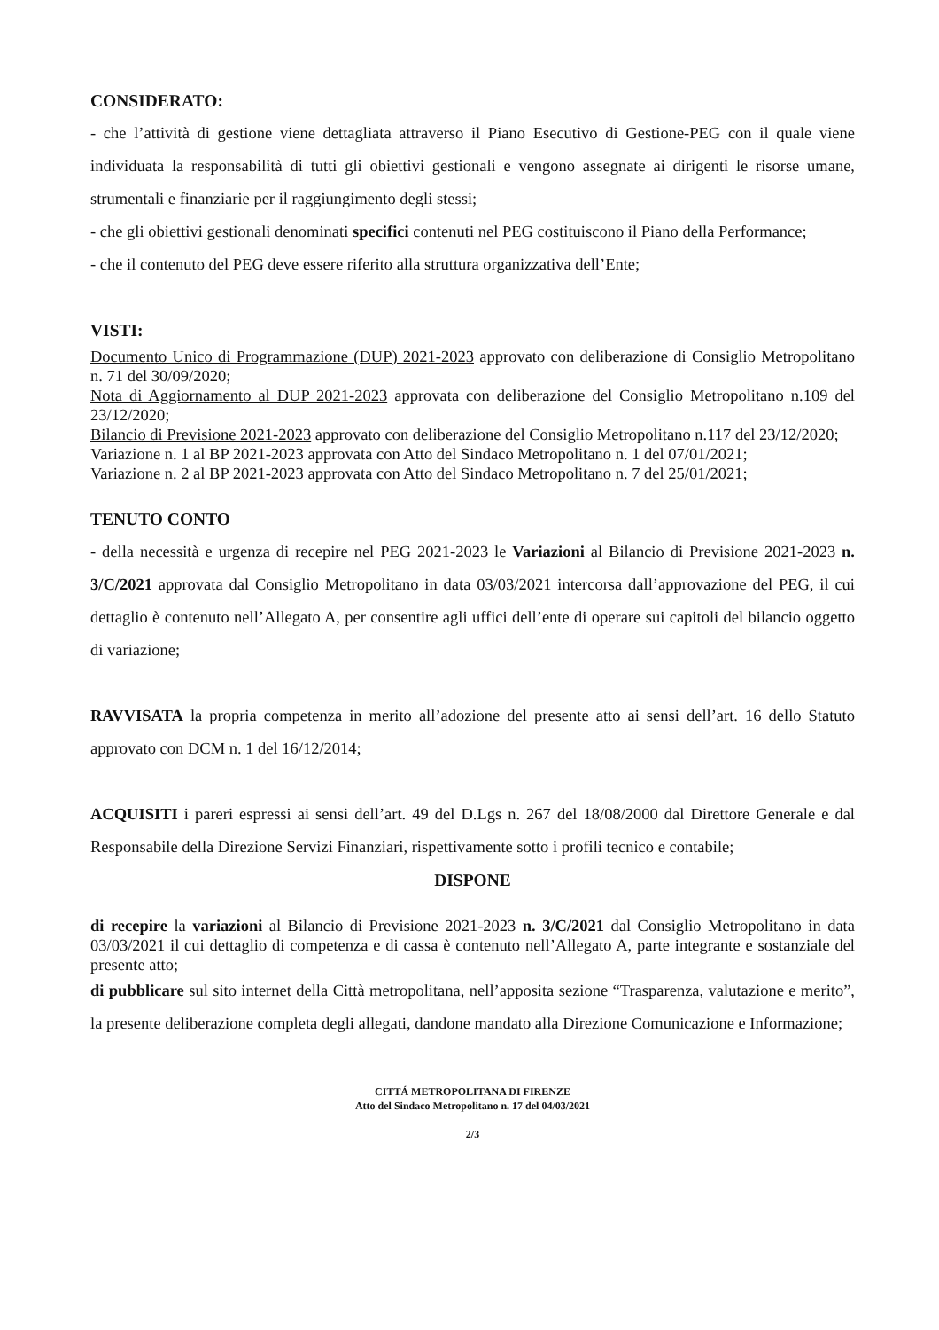CONSIDERATO:
- che l’attività di gestione viene dettagliata attraverso il Piano Esecutivo di Gestione-PEG con il quale viene individuata la responsabilità di tutti gli obiettivi gestionali e vengono assegnate ai dirigenti le risorse umane, strumentali e finanziarie per il raggiungimento degli stessi;
- che gli obiettivi gestionali denominati specifici contenuti nel PEG costituiscono il Piano della Performance;
- che il contenuto del PEG deve essere riferito alla struttura organizzativa dell’Ente;
VISTI:
Documento Unico di Programmazione (DUP) 2021-2023 approvato con deliberazione di Consiglio Metropolitano n. 71 del 30/09/2020;
Nota di Aggiornamento al DUP 2021-2023 approvata con deliberazione del Consiglio Metropolitano n.109 del 23/12/2020;
Bilancio di Previsione 2021-2023 approvato con deliberazione del Consiglio Metropolitano n.117 del 23/12/2020;
Variazione n. 1 al BP 2021-2023 approvata con Atto del Sindaco Metropolitano n. 1 del 07/01/2021;
Variazione n. 2 al BP 2021-2023 approvata con Atto del Sindaco Metropolitano n. 7 del 25/01/2021;
TENUTO CONTO
- della necessità e urgenza di recepire nel PEG 2021-2023 le Variazioni al Bilancio di Previsione 2021-2023 n. 3/C/2021 approvata dal Consiglio Metropolitano in data 03/03/2021 intercorsa dall’approvazione del PEG, il cui dettaglio è contenuto nell’Allegato A, per consentire agli uffici dell’ente di operare sui capitoli del bilancio oggetto di variazione;
RAVVISATA la propria competenza in merito all’adozione del presente atto ai sensi dell’art. 16 dello Statuto approvato con DCM n. 1 del 16/12/2014;
ACQUISITI i pareri espressi ai sensi dell’art. 49 del D.Lgs n. 267 del 18/08/2000 dal Direttore Generale e dal Responsabile della Direzione Servizi Finanziari, rispettivamente sotto i profili tecnico e contabile;
DISPONE
di recepire la variazioni al Bilancio di Previsione 2021-2023 n. 3/C/2021 dal Consiglio Metropolitano in data 03/03/2021 il cui dettaglio di competenza e di cassa è contenuto nell’Allegato A, parte integrante e sostanziale del presente atto;
di pubblicare sul sito internet della Città metropolitana, nell’apposita sezione “Trasparenza, valutazione e merito”, la presente deliberazione completa degli allegati, dandone mandato alla Direzione Comunicazione e Informazione;
CITTÁ METROPOLITANA DI FIRENZE
Atto del Sindaco Metropolitano n. 17 del 04/03/2021
2/3